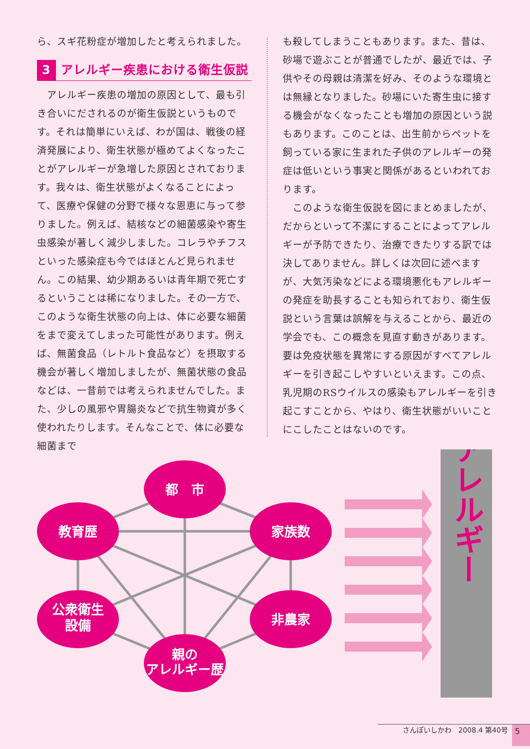ら、スギ花粉症が増加したと考えられました。
3 アレルギー疾患における衛生仮説
　アレルギー疾患の増加の原因として、最も引き合いにだされるのが衛生仮説というものです。それは簡単にいえば、わが国は、戦後の経済発展により、衛生状態が極めてよくなったことがアレルギーが急増した原因とされております。我々は、衛生状態がよくなることによって、医療や保健の分野で様々な恩恵に与って参りました。例えば、結核などの細菌感染や寄生虫感染が著しく減少しました。コレラやチフスといった感染症も今ではほとんど見られません。この結果、幼少期あるいは青年期で死亡するということは稀になりました。その一方で、このような衛生状態の向上は、体に必要な細菌をまで変えてしまった可能性があります。例えば、無菌食品（レトルト食品など）を摂取する機会が著しく増加しましたが、無菌状態の食品などは、一昔前では考えられませんでした。また、少しの風邪や胃腸炎などで抗生物資が多く使われたりします。そんなことで、体に必要な細菌まで
も殺してしまうこともあります。また、昔は、砂場で遊ぶことが普通でしたが、最近では、子供やその母親は清潔を好み、そのような環境とは無縁となりました。砂場にいた寄生虫に接する機会がなくなったことも増加の原因という説もあります。このことは、出生前からペットを飼っている家に生まれた子供のアレルギーの発症は低いという事実と関係があるといわれております。
　このような衛生仮説を図にまとめましたが、だからといって不潔にすることによってアレルギーが予防できたり、治療できたりする訳では決してありません。詳しくは次回に述べますが、大気汚染などによる環境悪化もアレルギーの発症を助長することも知られており、衛生仮説という言葉は誤解を与えることから、最近の学会でも、この概念を見直す動きがあります。要は免疫状態を異常にする原因がすべてアレルギーを引き起こしやすいといえます。この点、乳児期のRSウイルスの感染もアレルギーを引き起こすことから、やはり、衛生状態がいいことにこしたことはないのです。
都　市
教育歴
家族数
公衆衛生
設備
非農家
親の
アレルギー歴
アレルギー
さんぽいしかわ　2008.4 第40号 5